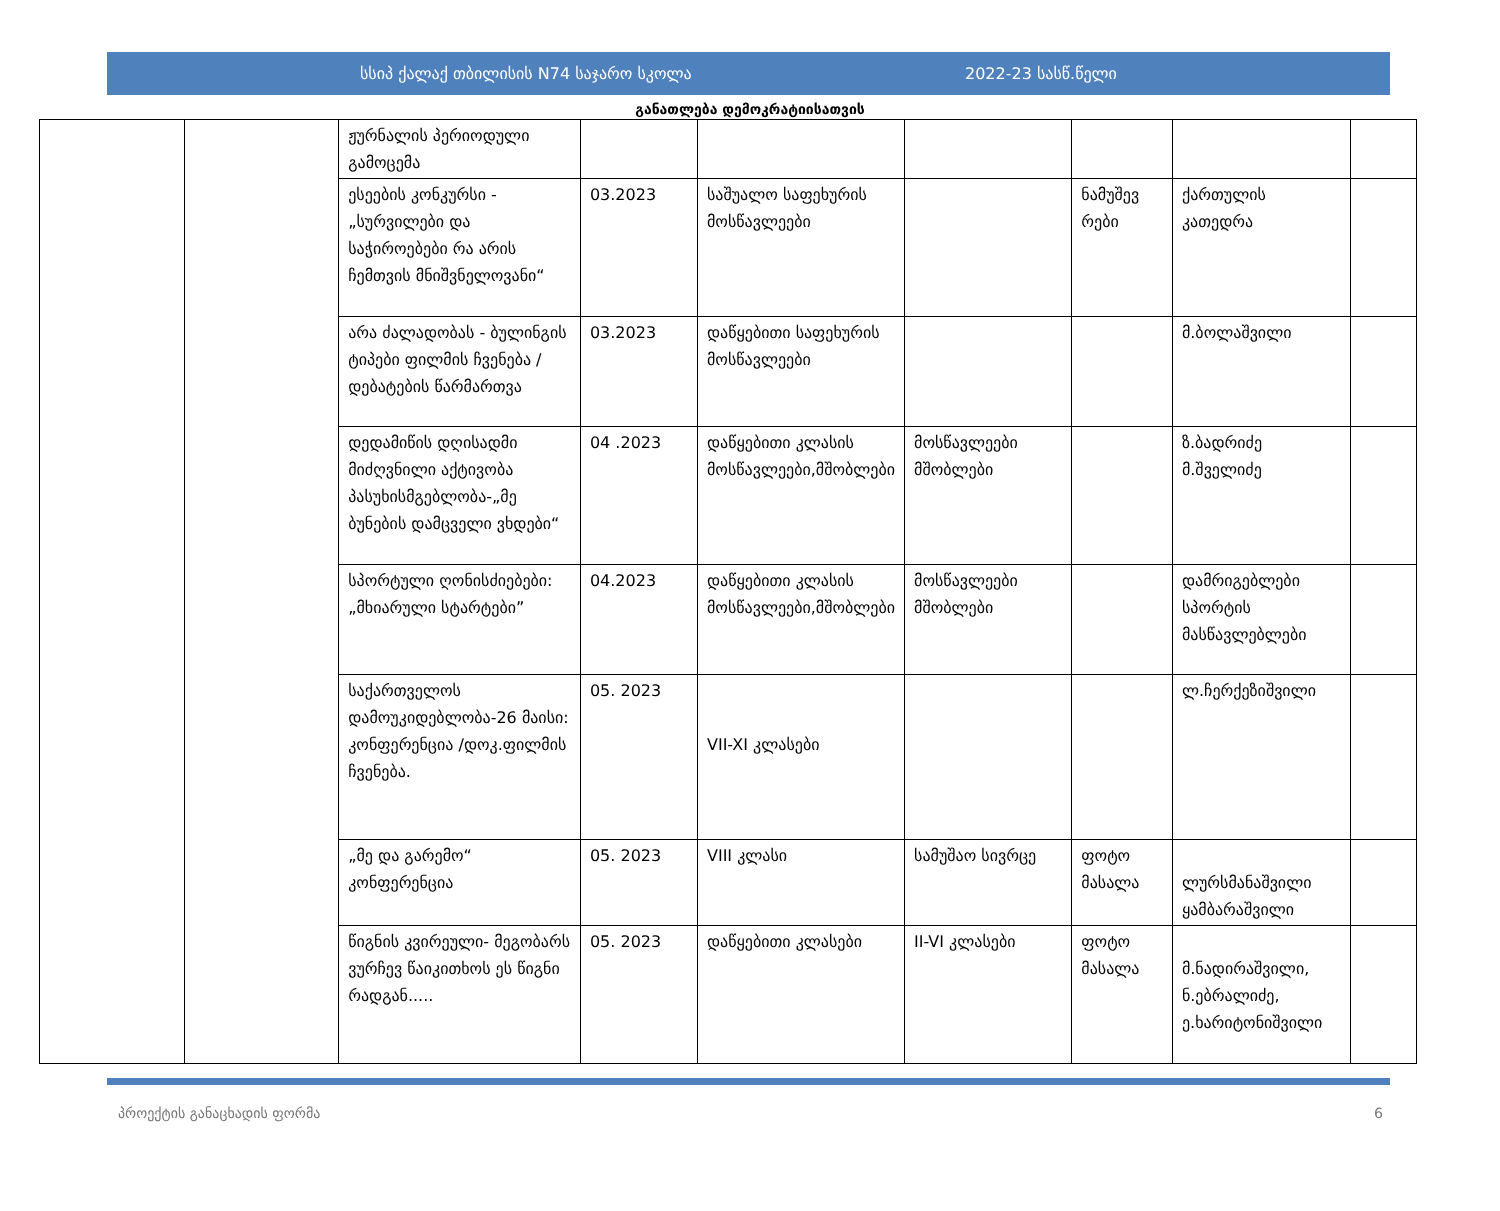სსიპ ქალაქ თბილისის N74 საჯარო სკოლა 2022-23 სასწ.წელი
განათლება დემოკრატიისათვის
| | | ჟურნალის პერიოდული გამოცემა | | | | | | |
| | | ესეების კონკურსი - „სურვილები და საჭიროებები რა არის ჩემთვის მნიშვნელოვანი“ | 03.2023 | საშუალო საფეხურის მოსწავლეები | | ნამუშევ რები | ქართულის კათედრა | |
| | | არა ძალადობას - ბულინგის ტიპები ფილმის ჩვენება /დებატების წარმართვა | 03.2023 | დაწყებითი საფეხურის მოსწავლეები | | | მ.ბოლაშვილი | |
| | | დედამიწის დღისადმი მიძღვნილი აქტივობა პასუხისმგებლობა-„მე ბუნების დამცველი ვხდები“ | 04 .2023 | დაწყებითი კლასის მოსწავლეები,მშობლები | მოსწავლეები მშობლები | | ზ.ბადრიძე მ.შველიძე | |
| | | სპორტული ღონისძიებები: „მხიარული სტარტები” | 04.2023 | დაწყებითი კლასის მოსწავლეები,მშობლები | მოსწავლეები მშობლები | | დამრიგებლები სპორტის მასწავლებლები | |
| | | საქართველოს დამოუკიდებლობა-26 მაისი: კონფერენცია /დოკ.ფილმის ჩვენება. | 05. 2023 | VII-XI კლასები | | | ლ.ჩერქეზიშვილი | |
| | | „მე და გარემო“ კონფერენცია | 05. 2023 | VIII კლასი | სამუშაო სივრცე | ფოტო მასალა | ლურსმანაშვილი ყამბარაშვილი | |
| | | წიგნის კვირეული- მეგობარს ვურჩევ წაიკითხოს ეს წიგნი რადგან..... | 05. 2023 | დაწყებითი კლასები | II-VI კლასები | ფოტო მასალა | მ.ნადირაშვილი, ნ.ებრალიძე, ე.ხარიტონიშვილი | |
პროექტის განაცხადის ფორმა 6